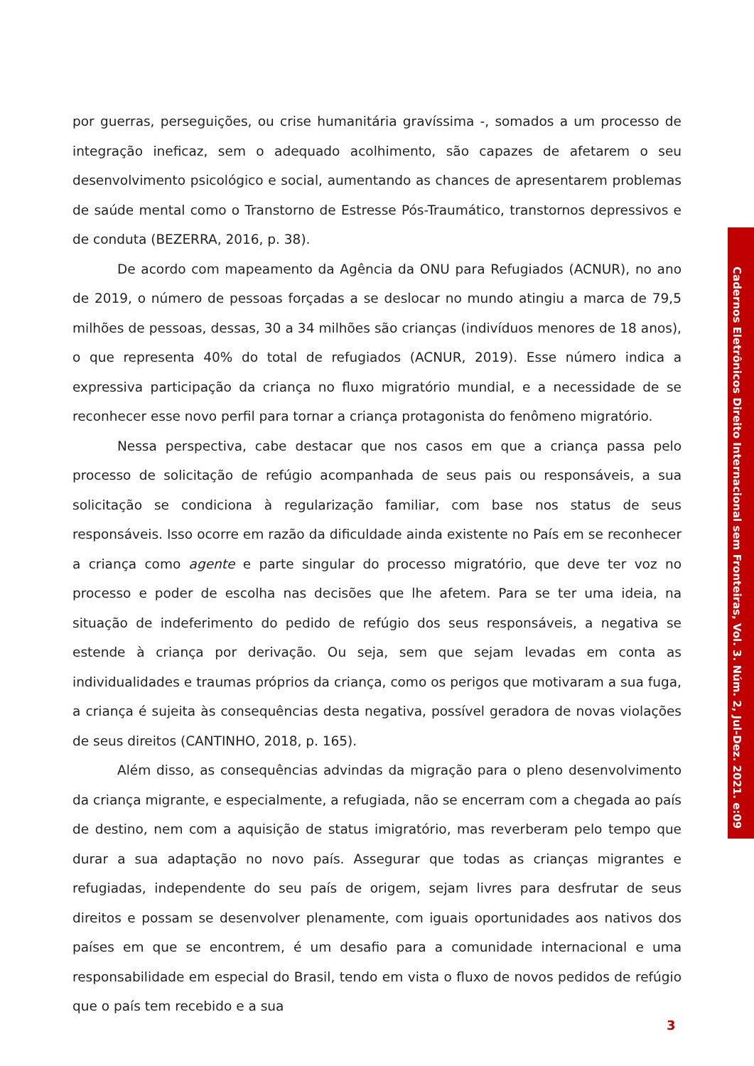por guerras, perseguições, ou crise humanitária gravíssima -, somados a um processo de integração ineficaz, sem o adequado acolhimento, são capazes de afetarem o seu desenvolvimento psicológico e social, aumentando as chances de apresentarem problemas de saúde mental como o Transtorno de Estresse Pós-Traumático, transtornos depressivos e de conduta (BEZERRA, 2016, p. 38).
De acordo com mapeamento da Agência da ONU para Refugiados (ACNUR), no ano de 2019, o número de pessoas forçadas a se deslocar no mundo atingiu a marca de 79,5 milhões de pessoas, dessas, 30 a 34 milhões são crianças (indivíduos menores de 18 anos), o que representa 40% do total de refugiados (ACNUR, 2019). Esse número indica a expressiva participação da criança no fluxo migratório mundial, e a necessidade de se reconhecer esse novo perfil para tornar a criança protagonista do fenômeno migratório.
Nessa perspectiva, cabe destacar que nos casos em que a criança passa pelo processo de solicitação de refúgio acompanhada de seus pais ou responsáveis, a sua solicitação se condiciona à regularização familiar, com base nos status de seus responsáveis. Isso ocorre em razão da dificuldade ainda existente no País em se reconhecer a criança como agente e parte singular do processo migratório, que deve ter voz no processo e poder de escolha nas decisões que lhe afetem. Para se ter uma ideia, na situação de indeferimento do pedido de refúgio dos seus responsáveis, a negativa se estende à criança por derivação. Ou seja, sem que sejam levadas em conta as individualidades e traumas próprios da criança, como os perigos que motivaram a sua fuga, a criança é sujeita às consequências desta negativa, possível geradora de novas violações de seus direitos (CANTINHO, 2018, p. 165).
Além disso, as consequências advindas da migração para o pleno desenvolvimento da criança migrante, e especialmente, a refugiada, não se encerram com a chegada ao país de destino, nem com a aquisição de status imigratório, mas reverberam pelo tempo que durar a sua adaptação no novo país. Assegurar que todas as crianças migrantes e refugiadas, independente do seu país de origem, sejam livres para desfrutar de seus direitos e possam se desenvolver plenamente, com iguais oportunidades aos nativos dos países em que se encontrem, é um desafio para a comunidade internacional e uma responsabilidade em especial do Brasil, tendo em vista o fluxo de novos pedidos de refúgio que o país tem recebido e a sua
Cadernos Eletrônicos Direito Internacional sem Fronteiras, Vol. 3. Núm. 2, Jul-Dez. 2021. e:09
3